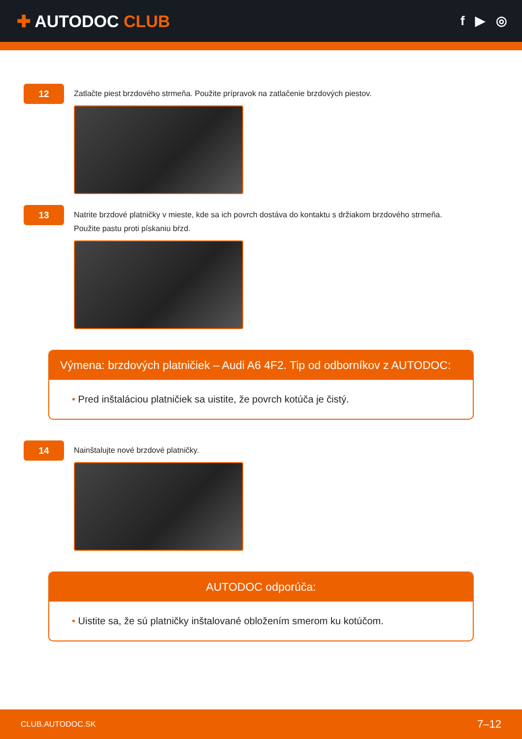✚ AUTODOC CLUB
f ▶ ◎
12
Zatlačte piest brzdového strmeňa. Použite prípravok na zatlačenie brzdových piestov.
13
Natrite brzdové platničky v mieste, kde sa ich povrch dostáva do kontaktu s držiakom brzdového strmeňa.
Použite pastu proti pískaniu bŕzd.
Výmena: brzdových platničiek – Audi A6 4F2. Tip od odborníkov z AUTODOC:
• Pred inštaláciou platničiek sa uistite, že povrch kotúča je čistý.
14
Nainštalujte nové brzdové platničky.
AUTODOC odporúča:
• Uistite sa, že sú platničky inštalované obložením smerom ku kotúčom.
CLUB.AUTODOC.SK 7–12